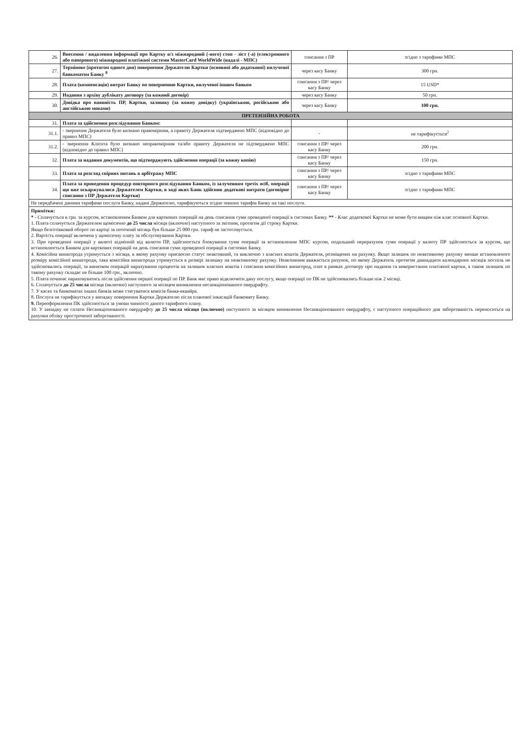| 26. | Внесення / видалення інформації про Картку в/з міжнародний (-ного) стоп - ліст (-а) (електронного або паперового) міжнародної платіжної системи MasterCard WorldWide (надалі - МПС) | списання з ПР | згідно з тарифами МПС |
| 27. | Термінове (протягом одного дня) повернення Держателю Картки (основної або додаткової) вилученої банкоматом Банку <sup>8</sup> | через касу Банку | 300 грн. |
| 28. | Плата (компенсація) витрат Банку по поверненню Картки, вилученої іншим банком | списання з ПР/ через касу Банку | 15 USD* |
| 29. | Надання з архіву дублікату договору (за кожний договір) | через касу Банку | 50 грн. |
| 30. | Довідка про наявність ПР, Картки, залишку (за кожну довідку) (українською, російською або англійською мовами) | через касу Банку | 100 грн. |
| ПРЕТЕНЗІЙНА РОБОТА | | | |
| 31. | Плата за здійснення розслідування Банком: | | |
| 31.1. | - звернення Держателя було визнано правомірним, а правоту Держателя підтверджено МПС (відповідно до правил МПС) | - | не тарифікується<sup>2</sup> |
| 31.2. | - звернення Клієнта було визнано неправомірним та/або правоту Держателя не підтверджено МПС (відповідно до правил МПС) | списання з ПР/ через касу Банку | 200 грн. |
| 32. | Плата за надання документів, що підтверджують здійснення операції (за кожну копію) | списання з ПР/ через касу Банку | 150 грн. |
| 33. | Плата за розгляд спірних питань в арбітражу МПС | списання з ПР/ через касу Банку | згідно з тарифами МПС |
| 34. | Плата за проведення процедур повторного розслідування Банком, із залученням третіх осіб, операції що вже оскаржувалися Держателем Картки, в ході яких Банк здійснив додаткові витрати (договірне списання з ПР Держателя Картки) | списання з ПР/ через касу Банку | згідно з тарифами МПС |
| Не передбачені даними тарифами послуги Банку, надані Держателю, тарифікуються згідно чинних тарифів Банку на такі послуги. | | | |
Примітки:
* - Сплачується в грн. за курсом, встановленим Банком для карткових операцій на день списання суми проведеної операції в системах Банку. ** - Клас додаткової Картки не може бути вищим ніж клас основної Картки.
1. Плата сплачується Держателем щомісячно до 25 числа місяця (включно) наступного за звітним, протягом дії строку Картки.
Якщо безготівковий оборот по картці за поточний місяць був більше 25 000 грн. тариф не застосовується.
2. Вартість операції включена у щомісячну плату за обслуговування Картки.
3. При проведенні операції у валюті відмінній від валюти ПР, здійснюється блокування суми операції за встановленим МПС курсом, подальший перерахунок суми операції у валюту ПР здійснюється за курсом, що встановлюється Банком для карткових операцій на день списання суми проведеної операції в системах Банку.
4. Комісійна винагорода утримується з місяця, в якому рахунку присвоєно статус неактивний, та виключно з власних коштів Держателя, розміщених на рахунку. Якщо залишок по неактивному рахунку менше встановленого розміру комісійної винагороди, така комісійна винагорода утримується в розмірі залишку на неактивному рахунку. Неактивним вважається рахунок, по якому Держатель протягом дванадцяти календарних місяців поспіль не здійснювались операції, за винятком операцій нарахування процентів на залишок власних коштів і списання комісійних винагород, плат в рамках договору про надання та використання платіжної картки, а також залишок по такому рахунку складає не більше 100 грн., включно.
5. Плата починає нараховуватись після здійснення першої операції по ПР. Банк має право відключити дану послугу, якщо операції по ПК не здійснювались більше ніж 2 місяці.
6. Сплачується до 25 числа місяця (включно) наступного за місяцем виникнення несанкціонованого овердрафту.
7. У касах та банкоматах інших банків може стягуватися комісія банка-еквайра.
8. Послуга не тарифікується у випадку повернення Картки Держателю після планової інкасацій банкомату Банку.
9. Переоформлення ПК здійснюється за умови чинності даного тарифного плану.
10. У випадку не сплати Несанкціонованого овердрафту до 25 числа місяця (включно) наступного за місяцем виникнення Несанкціонованого овердрафту, с наступного операційного дня заборгованість переноситься на рахунки обліку простроченої заборгованості.